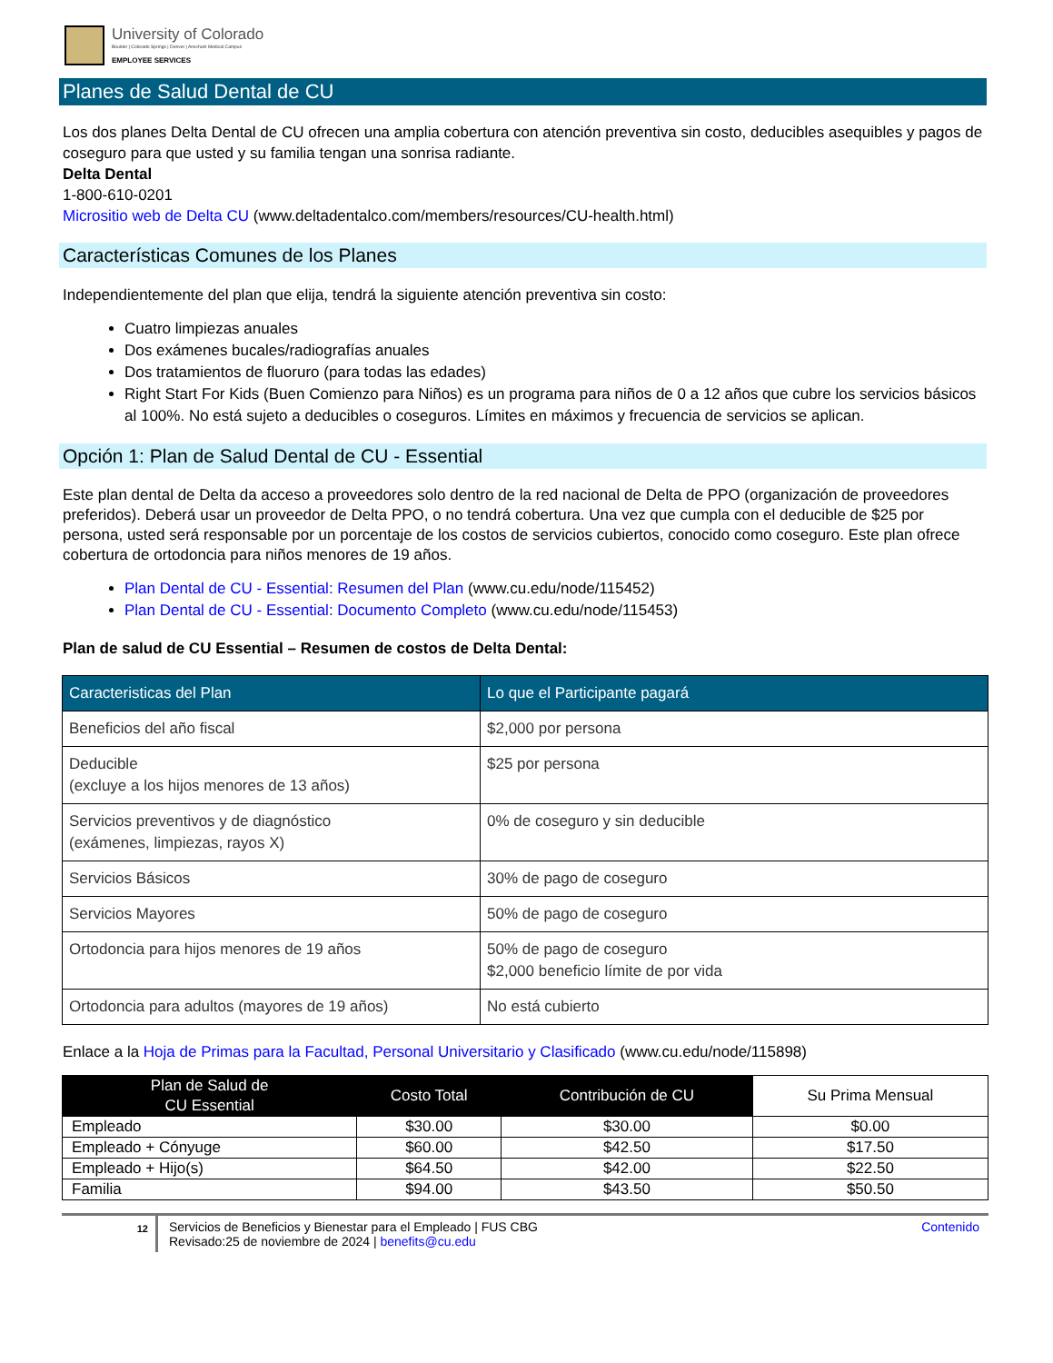University of Colorado
Boulder | Colorado Springs | Denver | Anschutz Medical Campus
EMPLOYEE SERVICES
Planes de Salud Dental de CU
Los dos planes Delta Dental de CU ofrecen una amplia cobertura con atención preventiva sin costo, deducibles asequibles y pagos de coseguro para que usted y su familia tengan una sonrisa radiante.
Delta Dental
1-800-610-0201
Micrositio web de Delta CU (www.deltadentalco.com/members/resources/CU-health.html)
Características Comunes de los Planes
Independientemente del plan que elija, tendrá la siguiente atención preventiva sin costo:
Cuatro limpiezas anuales
Dos exámenes bucales/radiografías anuales
Dos tratamientos de fluoruro (para todas las edades)
Right Start For Kids (Buen Comienzo para Niños) es un programa para niños de 0 a 12 años que cubre los servicios básicos al 100%. No está sujeto a deducibles o coseguros. Límites en máximos y frecuencia de servicios se aplican.
Opción 1: Plan de Salud Dental de CU - Essential
Este plan dental de Delta da acceso a proveedores solo dentro de la red nacional de Delta de PPO (organización de proveedores preferidos). Deberá usar un proveedor de Delta PPO, o no tendrá cobertura. Una vez que cumpla con el deducible de $25 por persona, usted será responsable por un porcentaje de los costos de servicios cubiertos, conocido como coseguro. Este plan ofrece cobertura de ortodoncia para niños menores de 19 años.
Plan Dental de CU - Essential: Resumen del Plan (www.cu.edu/node/115452)
Plan Dental de CU - Essential: Documento Completo (www.cu.edu/node/115453)
Plan de salud de CU Essential – Resumen de costos de Delta Dental:
| Caracteristicas del Plan | Lo que el Participante pagará |
| --- | --- |
| Beneficios del año fiscal | $2,000 por persona |
| Deducible (excluye a los hijos menores de 13 años) | $25 por persona |
| Servicios preventivos y de diagnóstico (exámenes, limpiezas, rayos X) | 0% de coseguro y sin deducible |
| Servicios Básicos | 30% de pago de coseguro |
| Servicios Mayores | 50% de pago de coseguro |
| Ortodoncia para hijos menores de 19 años | 50% de pago de coseguro $2,000 beneficio límite de por vida |
| Ortodoncia para adultos (mayores de 19 años) | No está cubierto |
Enlace a la Hoja de Primas para la Facultad, Personal Universitario y Clasificado (www.cu.edu/node/115898)
| Plan de Salud de CU Essential | Costo Total | Contribución de CU | Su Prima Mensual |
| --- | --- | --- | --- |
| Empleado | $30.00 | $30.00 | $0.00 |
| Empleado + Cónyuge | $60.00 | $42.50 | $17.50 |
| Empleado + Hijo(s) | $64.50 | $42.00 | $22.50 |
| Familia | $94.00 | $43.50 | $50.50 |
12
Servicios de Beneficios y Bienestar para el Empleado | FUS CBG
Revisado:25 de noviembre de 2024 | benefits@cu.edu
Contenido